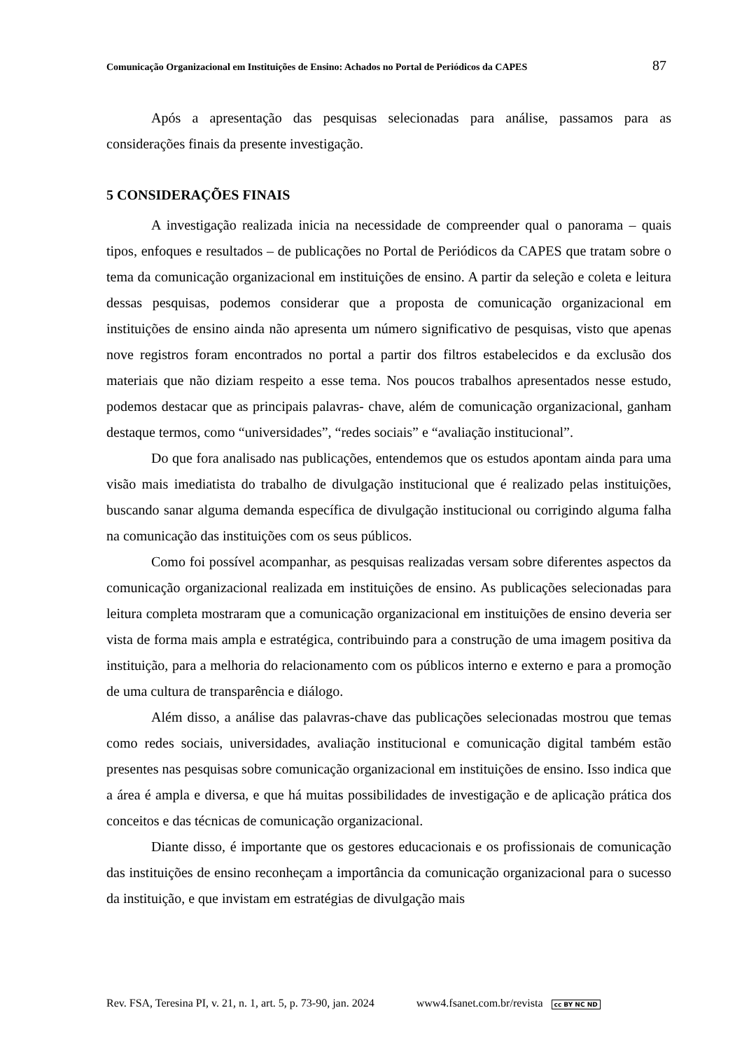Comunicação Organizacional em Instituições de Ensino: Achados no Portal de Periódicos da CAPES 87
Após a apresentação das pesquisas selecionadas para análise, passamos para as considerações finais da presente investigação.
5 CONSIDERAÇÕES FINAIS
A investigação realizada inicia na necessidade de compreender qual o panorama – quais tipos, enfoques e resultados – de publicações no Portal de Periódicos da CAPES que tratam sobre o tema da comunicação organizacional em instituições de ensino. A partir da seleção e coleta e leitura dessas pesquisas, podemos considerar que a proposta de comunicação organizacional em instituições de ensino ainda não apresenta um número significativo de pesquisas, visto que apenas nove registros foram encontrados no portal a partir dos filtros estabelecidos e da exclusão dos materiais que não diziam respeito a esse tema. Nos poucos trabalhos apresentados nesse estudo, podemos destacar que as principais palavras- chave, além de comunicação organizacional, ganham destaque termos, como “universidades”, “redes sociais” e “avaliação institucional”.
Do que fora analisado nas publicações, entendemos que os estudos apontam ainda para uma visão mais imediatista do trabalho de divulgação institucional que é realizado pelas instituições, buscando sanar alguma demanda específica de divulgação institucional ou corrigindo alguma falha na comunicação das instituições com os seus públicos.
Como foi possível acompanhar, as pesquisas realizadas versam sobre diferentes aspectos da comunicação organizacional realizada em instituições de ensino. As publicações selecionadas para leitura completa mostraram que a comunicação organizacional em instituições de ensino deveria ser vista de forma mais ampla e estratégica, contribuindo para a construção de uma imagem positiva da instituição, para a melhoria do relacionamento com os públicos interno e externo e para a promoção de uma cultura de transparência e diálogo.
Além disso, a análise das palavras-chave das publicações selecionadas mostrou que temas como redes sociais, universidades, avaliação institucional e comunicação digital também estão presentes nas pesquisas sobre comunicação organizacional em instituições de ensino. Isso indica que a área é ampla e diversa, e que há muitas possibilidades de investigação e de aplicação prática dos conceitos e das técnicas de comunicação organizacional.
Diante disso, é importante que os gestores educacionais e os profissionais de comunicação das instituições de ensino reconheçam a importância da comunicação organizacional para o sucesso da instituição, e que invistam em estratégias de divulgação mais
Rev. FSA, Teresina PI, v. 21, n. 1, art. 5, p. 73-90, jan. 2024 www4.fsanet.com.br/revista cc BY NC ND